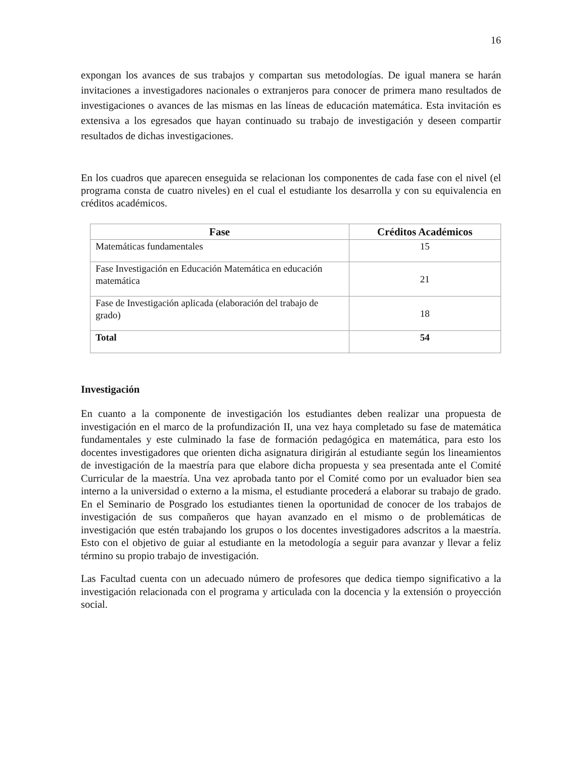16
expongan los avances de sus trabajos y compartan sus metodologías. De igual manera se harán invitaciones a investigadores nacionales o extranjeros para conocer de primera mano resultados de investigaciones o avances de las mismas en las líneas de educación matemática. Esta invitación es extensiva a los egresados que hayan continuado su trabajo de investigación y deseen compartir resultados de dichas investigaciones.
En los cuadros que aparecen enseguida se relacionan los componentes de cada fase con el nivel (el programa consta de cuatro niveles) en el cual el estudiante los desarrolla y con su equivalencia en créditos académicos.
| Fase | Créditos Académicos |
| --- | --- |
| Matemáticas fundamentales | 15 |
| Fase Investigación en Educación Matemática en educación matemática | 21 |
| Fase de Investigación aplicada (elaboración del trabajo de grado) | 18 |
| Total | 54 |
Investigación
En cuanto a la componente de investigación los estudiantes deben realizar una propuesta de investigación en el marco de la profundización II, una vez haya completado su fase de matemática fundamentales y este culminado la fase de formación pedagógica en matemática, para esto los docentes investigadores que orienten dicha asignatura dirigirán al estudiante según los lineamientos de investigación de la maestría para que elabore dicha propuesta y sea presentada ante el Comité Curricular de la maestría. Una vez aprobada tanto por el Comité como por un evaluador bien sea interno a la universidad o externo a la misma, el estudiante procederá a elaborar su trabajo de grado. En el Seminario de Posgrado los estudiantes tienen la oportunidad de conocer de los trabajos de investigación de sus compañeros que hayan avanzado en el mismo o de problemáticas de investigación que estén trabajando los grupos o los docentes investigadores adscritos a la maestría. Esto con el objetivo de guiar al estudiante en la metodología a seguir para avanzar y llevar a feliz término su propio trabajo de investigación.
Las Facultad cuenta con un adecuado número de profesores que dedica tiempo significativo a la investigación relacionada con el programa y articulada con la docencia y la extensión o proyección social.